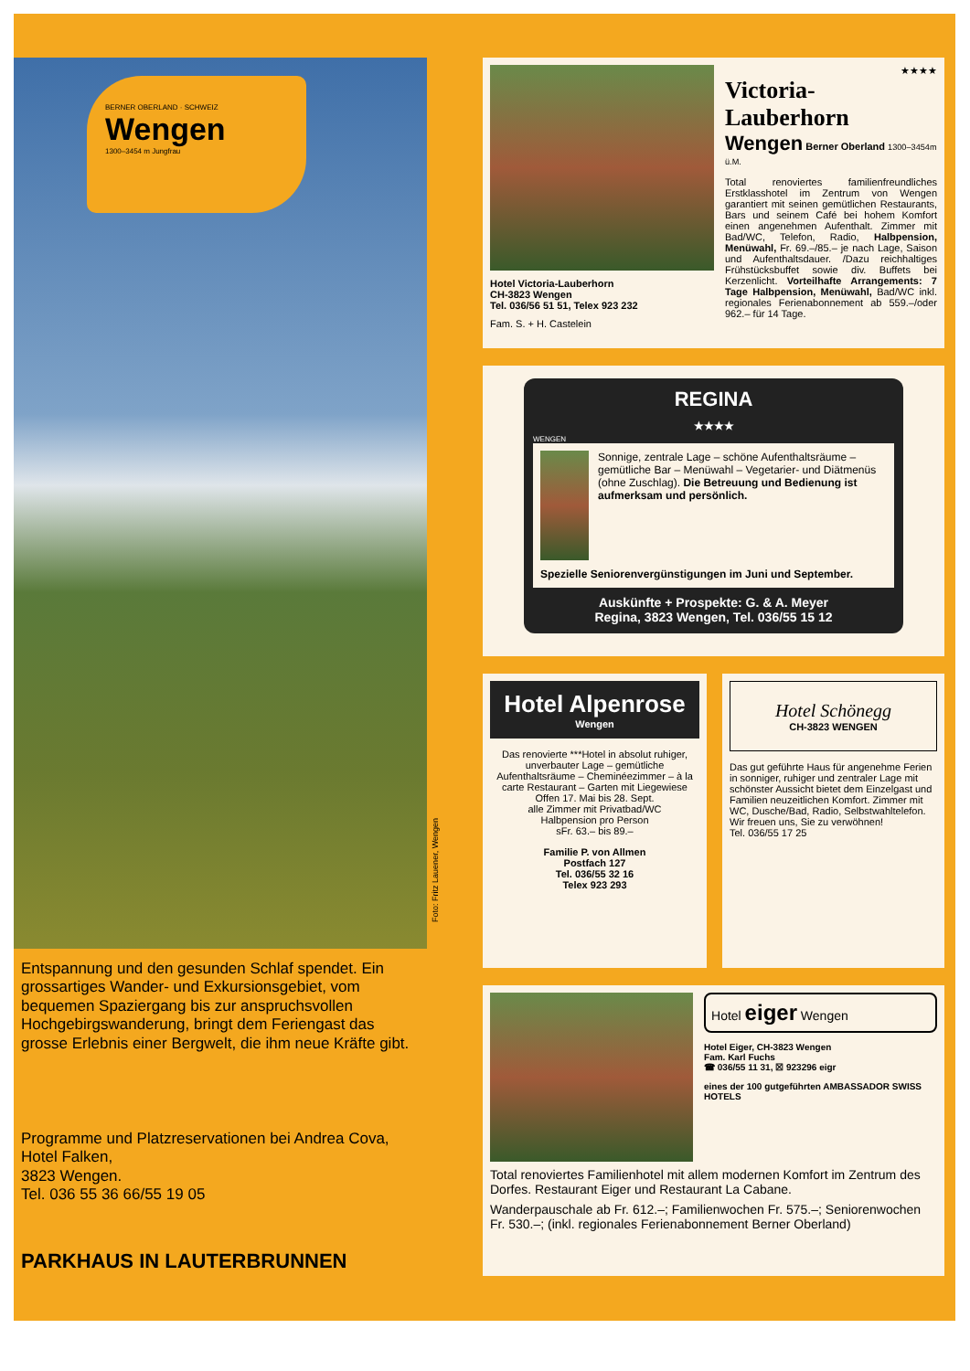BERNER OBERLAND · SCHWEIZ
Wengen
1300–3454 m Jungfrau
Entspannung und den gesunden Schlaf spendet. Ein grossartiges Wander- und Exkursionsgebiet, vom bequemen Spaziergang bis zur anspruchsvollen Hochgebirgswanderung, bringt dem Feriengast das grosse Erlebnis einer Bergwelt, die ihm neue Kräfte gibt.
Programme und Platzreservationen bei Andrea Cova, Hotel Falken,
3823 Wengen.
Tel. 036 55 36 66/55 19 05
PARKHAUS IN LAUTERBRUNNEN
Foto: Fritz Lauener, Wengen
Hotel Victoria-Lauberhorn
CH-3823 Wengen
Tel. 036/56 51 51, Telex 923 232
Fam. S. + H. Castelein
★★★★
Victoria-Lauberhorn
Wengen Berner Oberland 1300–3454m ü.M.
Total renoviertes familienfreundliches Erstklasshotel im Zentrum von Wengen garantiert mit seinen gemütlichen Restaurants, Bars und seinem Café bei hohem Komfort einen angenehmen Aufenthalt. Zimmer mit Bad/WC, Telefon, Radio, Halbpension, Menüwahl, Fr. 69.–/85.– je nach Lage, Saison und Aufenthaltsdauer. /Dazu reichhaltiges Frühstücksbuffet sowie div. Buffets bei Kerzenlicht. Vorteilhafte Arrangements: 7 Tage Halbpension, Menüwahl, Bad/WC inkl. regionales Ferienabonnement ab 559.–/oder 962.– für 14 Tage.
REGINA
★★★★
WENGEN
Sonnige, zentrale Lage – schöne Aufenthaltsräume – gemütliche Bar – Menüwahl – Vegetarier- und Diätmenüs (ohne Zuschlag). Die Betreuung und Bedienung ist aufmerksam und persönlich.
Spezielle Seniorenvergünstigungen im Juni und September.
Auskünfte + Prospekte: G. & A. Meyer
Regina, 3823 Wengen, Tel. 036/55 15 12
Hotel Alpenrose
Wengen
Das renovierte ***Hotel in absolut ruhiger, unverbauter Lage – gemütliche Aufenthaltsräume – Cheminéezimmer – à la carte Restaurant – Garten mit Liegewiese
Offen 17. Mai bis 28. Sept.
alle Zimmer mit Privatbad/WC
Halbpension pro Person
sFr. 63.– bis 89.–
Familie P. von Allmen
Postfach 127
Tel. 036/55 32 16
Telex 923 293
Hotel Schönegg
CH-3823 WENGEN
Das gut geführte Haus für angenehme Ferien in sonniger, ruhiger und zentraler Lage mit schönster Aussicht bietet dem Einzelgast und Familien neuzeitlichen Komfort. Zimmer mit WC, Dusche/Bad, Radio, Selbstwahltelefon.
Wir freuen uns, Sie zu verwöhnen!
Tel. 036/55 17 25
Hotel eiger Wengen
Hotel Eiger, CH-3823 Wengen
Fam. Karl Fuchs
☎ 036/55 11 31, ☒ 923296 eigr
eines der 100 gutgeführten AMBASSADOR SWISS HOTELS
Total renoviertes Familienhotel mit allem modernen Komfort im Zentrum des Dorfes. Restaurant Eiger und Restaurant La Cabane.
Wanderpauschale ab Fr. 612.–; Familienwochen Fr. 575.–; Seniorenwochen Fr. 530.–; (inkl. regionales Ferienabonnement Berner Oberland)